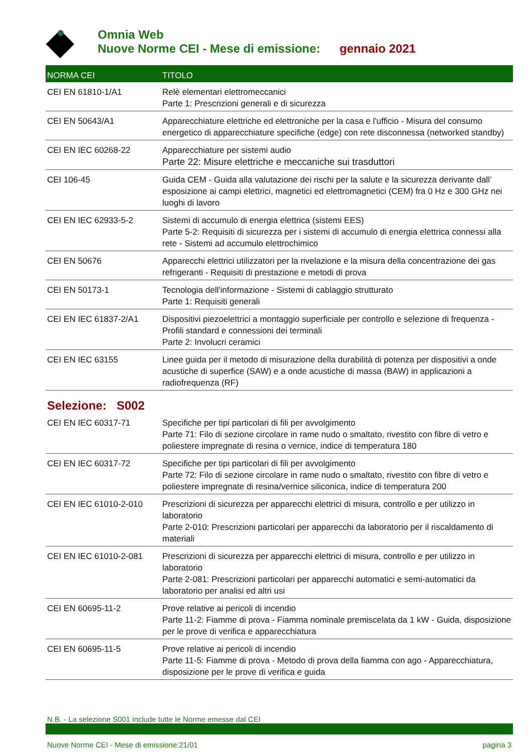Omnia Web
Nuove Norme CEI - Mese di emissione: gennaio 2021
| NORMA CEI | TITOLO |
| --- | --- |
| CEI EN 61810-1/A1 | Relè elementari elettromeccanici Parte 1: Prescrizioni generali e di sicurezza |
| CEI EN 50643/A1 | Apparecchiature elettriche ed elettroniche per la casa e l'ufficio - Misura del consumo energetico di apparecchiature specifiche (edge) con rete disconnessa (networked standby) |
| CEI EN IEC 60268-22 | Apparecchiature per sistemi audio Parte 22: Misure elettriche e meccaniche sui trasduttori |
| CEI 106-45 | Guida CEM - Guida alla valutazione dei rischi per la salute e la sicurezza derivante dall’ esposizione ai campi elettrici, magnetici ed elettromagnetici (CEM) fra 0 Hz e 300 GHz nei luoghi di lavoro |
| CEI EN IEC 62933-5-2 | Sistemi di accumulo di energia elettrica (sistemi EES) Parte 5-2: Requisiti di sicurezza per i sistemi di accumulo di energia elettrica connessi alla rete - Sistemi ad accumulo elettrochimico |
| CEI EN 50676 | Apparecchi elettrici utilizzatori per la rivelazione e la misura della concentrazione dei gas refrigeranti - Requisiti di prestazione e metodi di prova |
| CEI EN 50173-1 | Tecnologia dell'informazione - Sistemi di cablaggio strutturato Parte 1: Requisiti generali |
| CEI EN IEC 61837-2/A1 | Dispositivi piezoelettrici a montaggio superficiale per controllo e selezione di frequenza - Profili standard e connessioni dei terminali Parte 2: Involucri ceramici |
| CEI EN IEC 63155 | Linee guida per il metodo di misurazione della durabilità di potenza per dispositivi a onde acustiche di superfice (SAW) e a onde acustiche di massa (BAW) in applicazioni a radiofrequenza (RF) |
| Selezione: S002 | |
| CEI EN IEC 60317-71 | Specifiche per tipi particolari di fili per avvolgimento Parte 71: Filo di sezione circolare in rame nudo o smaltato, rivestito con fibre di vetro e poliestere impregnate di resina o vernice, indice di temperatura 180 |
| CEI EN IEC 60317-72 | Specifiche per tipi particolari di fili per avvolgimento Parte 72: Filo di sezione circolare in rame nudo o smaltato, rivestito con fibre di vetro e poliestere impregnate di resina/vernice siliconica, indice di temperatura 200 |
| CEI EN IEC 61010-2-010 | Prescrizioni di sicurezza per apparecchi elettrici di misura, controllo e per utilizzo in laboratorio Parte 2-010: Prescrizioni particolari per apparecchi da laboratorio per il riscaldamento di materiali |
| CEI EN IEC 61010-2-081 | Prescrizioni di sicurezza per apparecchi elettrici di misura, controllo e per utilizzo in laboratorio Parte 2-081: Prescrizioni particolari per apparecchi automatici e semi-automatici da laboratorio per analisi ed altri usi |
| CEI EN 60695-11-2 | Prove relative ai pericoli di incendio Parte 11-2: Fiamme di prova - Fiamma nominale premiscelata da 1 kW - Guida, disposizione per le prove di verifica e apparecchiatura |
| CEI EN 60695-11-5 | Prove relative ai pericoli di incendio Parte 11-5: Fiamme di prova - Metodo di prova della fiamma con ago - Apparecchiatura, disposizione per le prove di verifica e guida |
N.B. - La selezione S001 include tutte le Norme emesse dal CEI
Nuove Norme CEI - Mese di emissione:21/01 pagina 3